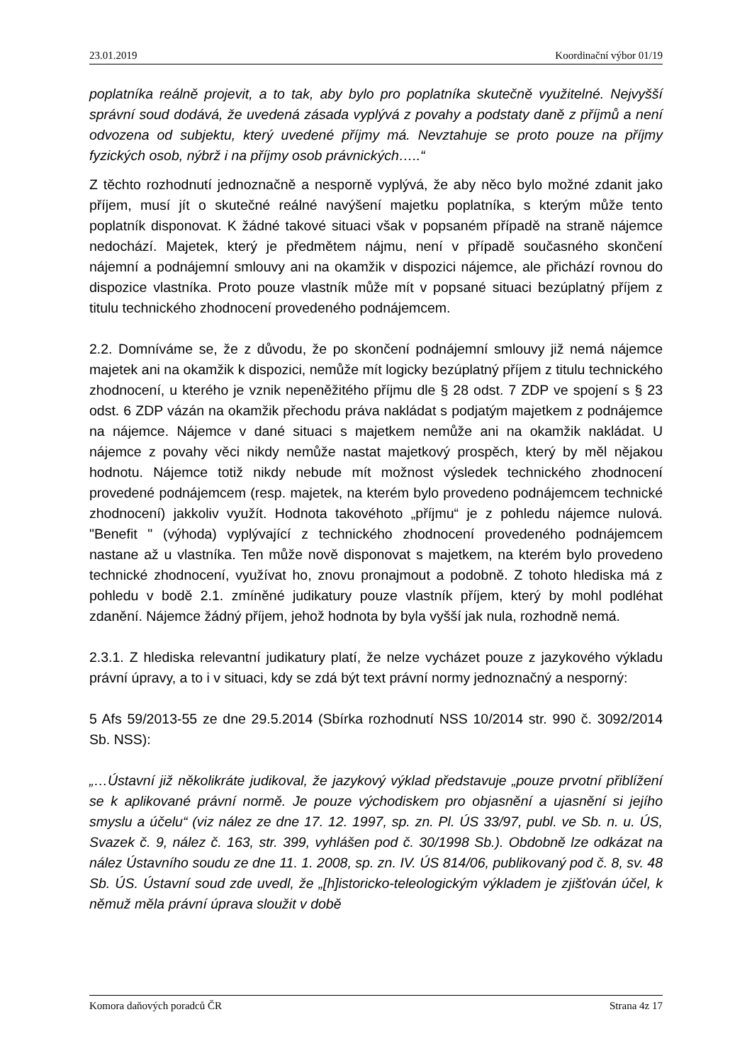23.01.2019 Koordinační výbor 01/19
poplatníka reálně projevit, a to tak, aby bylo pro poplatníka skutečně využitelné. Nejvyšší správní soud dodává, že uvedená zásada vyplývá z povahy a podstaty daně z příjmů a není odvozena od subjektu, který uvedené příjmy má. Nevztahuje se proto pouze na příjmy fyzických osob, nýbrž i na příjmy osob právnických…..“
Z těchto rozhodnutí jednoznačně a nesporně vyplývá, že aby něco bylo možné zdanit jako příjem, musí jít o skutečné reálné navýšení majetku poplatníka, s kterým může tento poplatník disponovat. K žádné takové situaci však v popsaném případě na straně nájemce nedochází. Majetek, který je předmětem nájmu, není v případě současného skončení nájemní a podnájemní smlouvy ani na okamžik v dispozici nájemce, ale přichází rovnou do dispozice vlastníka. Proto pouze vlastník může mít v popsané situaci bezúplatný příjem z titulu technického zhodnocení provedeného podnájemcem.
2.2. Domníváme se, že z důvodu, že po skončení podnájemní smlouvy již nemá nájemce majetek ani na okamžik k dispozici, nemůže mít logicky bezúplatný příjem z titulu technického zhodnocení, u kterého je vznik nepeněžitého příjmu dle § 28 odst. 7 ZDP ve spojení s § 23 odst. 6 ZDP vázán na okamžik přechodu práva nakládat s podjatým majetkem z podnájemce na nájemce. Nájemce v dané situaci s majetkem nemůže ani na okamžik nakládat. U nájemce z povahy věci nikdy nemůže nastat majetkový prospěch, který by měl nějakou hodnotu. Nájemce totiž nikdy nebude mít možnost výsledek technického zhodnocení provedené podnájemcem (resp. majetek, na kterém bylo provedeno podnájemcem technické zhodnocení) jakkoliv využít. Hodnota takovéhoto „příjmu“ je z pohledu nájemce nulová. "Benefit " (výhoda) vyplývající z technického zhodnocení provedeného podnájemcem nastane až u vlastníka. Ten může nově disponovat s majetkem, na kterém bylo provedeno technické zhodnocení, využívat ho, znovu pronajmout a podobně. Z tohoto hlediska má z pohledu v bodě 2.1. zmíněné judikatury pouze vlastník příjem, který by mohl podléhat zdanění. Nájemce žádný příjem, jehož hodnota by byla vyšší jak nula, rozhodně nemá.
2.3.1. Z hlediska relevantní judikatury platí, že nelze vycházet pouze z jazykového výkladu právní úpravy, a to i v situaci, kdy se zdá být text právní normy jednoznačný a nesporný:
5 Afs 59/2013-55 ze dne 29.5.2014 (Sbírka rozhodnutí NSS 10/2014 str. 990 č. 3092/2014 Sb. NSS):
„…Ústavní již několikráte judikoval, že jazykový výklad představuje „pouze prvotní přiblížení se k aplikované právní normě. Je pouze východiskem pro objasnění a ujasnění si jejího smyslu a účelu“ (viz nález ze dne 17. 12. 1997, sp. zn. Pl. ÚS 33/97, publ. ve Sb. n. u. ÚS, Svazek č. 9, nález č. 163, str. 399, vyhlášen pod č. 30/1998 Sb.). Obdobně lze odkázat na nález Ústavního soudu ze dne 11. 1. 2008, sp. zn. IV. ÚS 814/06, publikovaný pod č. 8, sv. 48 Sb. ÚS. Ústavní soud zde uvedl, že „[h]istoricko-teleologickým výkladem je zjišťován účel, k němuž měla právní úprava sloužit v době
Komora daňových poradců ČR Strana 4z 17